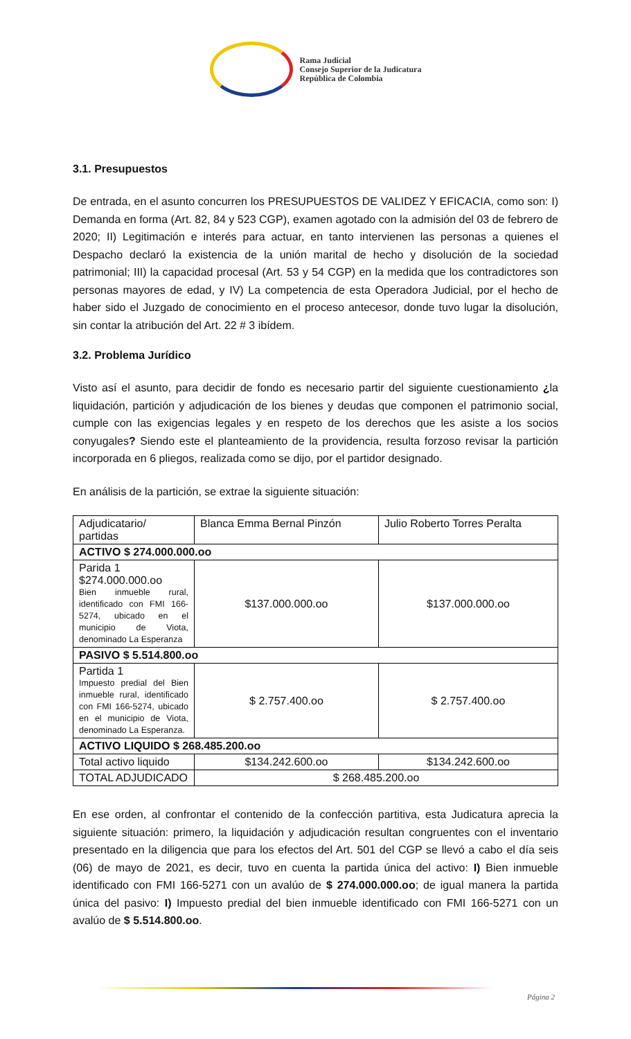Rama Judicial
Consejo Superior de la Judicatura
República de Colombia
3.1. Presupuestos
De entrada, en el asunto concurren los PRESUPUESTOS DE VALIDEZ Y EFICACIA, como son: I) Demanda en forma (Art. 82, 84 y 523 CGP), examen agotado con la admisión del 03 de febrero de 2020; II) Legitimación e interés para actuar, en tanto intervienen las personas a quienes el Despacho declaró la existencia de la unión marital de hecho y disolución de la sociedad patrimonial; III) la capacidad procesal (Art. 53 y 54 CGP) en la medida que los contradictores son personas mayores de edad, y IV) La competencia de esta Operadora Judicial, por el hecho de haber sido el Juzgado de conocimiento en el proceso antecesor, donde tuvo lugar la disolución, sin contar la atribución del Art. 22 # 3 ibídem.
3.2. Problema Jurídico
Visto así el asunto, para decidir de fondo es necesario partir del siguiente cuestionamiento ¿la liquidación, partición y adjudicación de los bienes y deudas que componen el patrimonio social, cumple con las exigencias legales y en respeto de los derechos que les asiste a los socios conyugales? Siendo este el planteamiento de la providencia, resulta forzoso revisar la partición incorporada en 6 pliegos, realizada como se dijo, por el partidor designado.
En análisis de la partición, se extrae la siguiente situación:
| Adjudicatario/ partidas | Blanca Emma Bernal Pinzón | Julio Roberto Torres Peralta |
| ACTIVO $ 274.000.000.oo | | |
| Parida 1 $274.000.000.oo Bien inmueble rural, identificado con FMI 166-5274, ubicado en el municipio de Viota, denominado La Esperanza | $137.000.000.oo | $137.000.000.oo |
| PASIVO $ 5.514.800.oo | | |
| Partida 1 Impuesto predial del Bien inmueble rural, identificado con FMI 166-5274, ubicado en el municipio de Viota, denominado La Esperanza. | $ 2.757.400.oo | $ 2.757.400.oo |
| ACTIVO LIQUIDO $ 268.485.200.oo | | |
| Total activo liquido | $134.242.600.oo | $134.242.600.oo |
| TOTAL ADJUDICADO | $ 268.485.200.oo | |
En ese orden, al confrontar el contenido de la confección partitiva, esta Judicatura aprecia la siguiente situación: primero, la liquidación y adjudicación resultan congruentes con el inventario presentado en la diligencia que para los efectos del Art. 501 del CGP se llevó a cabo el día seis (06) de mayo de 2021, es decir, tuvo en cuenta la partida única del activo: I) Bien inmueble identificado con FMI 166-5271 con un avalúo de $ 274.000.000.oo; de igual manera la partida única del pasivo: I) Impuesto predial del bien inmueble identificado con FMI 166-5271 con un avalúo de $ 5.514.800.oo.
Página 2